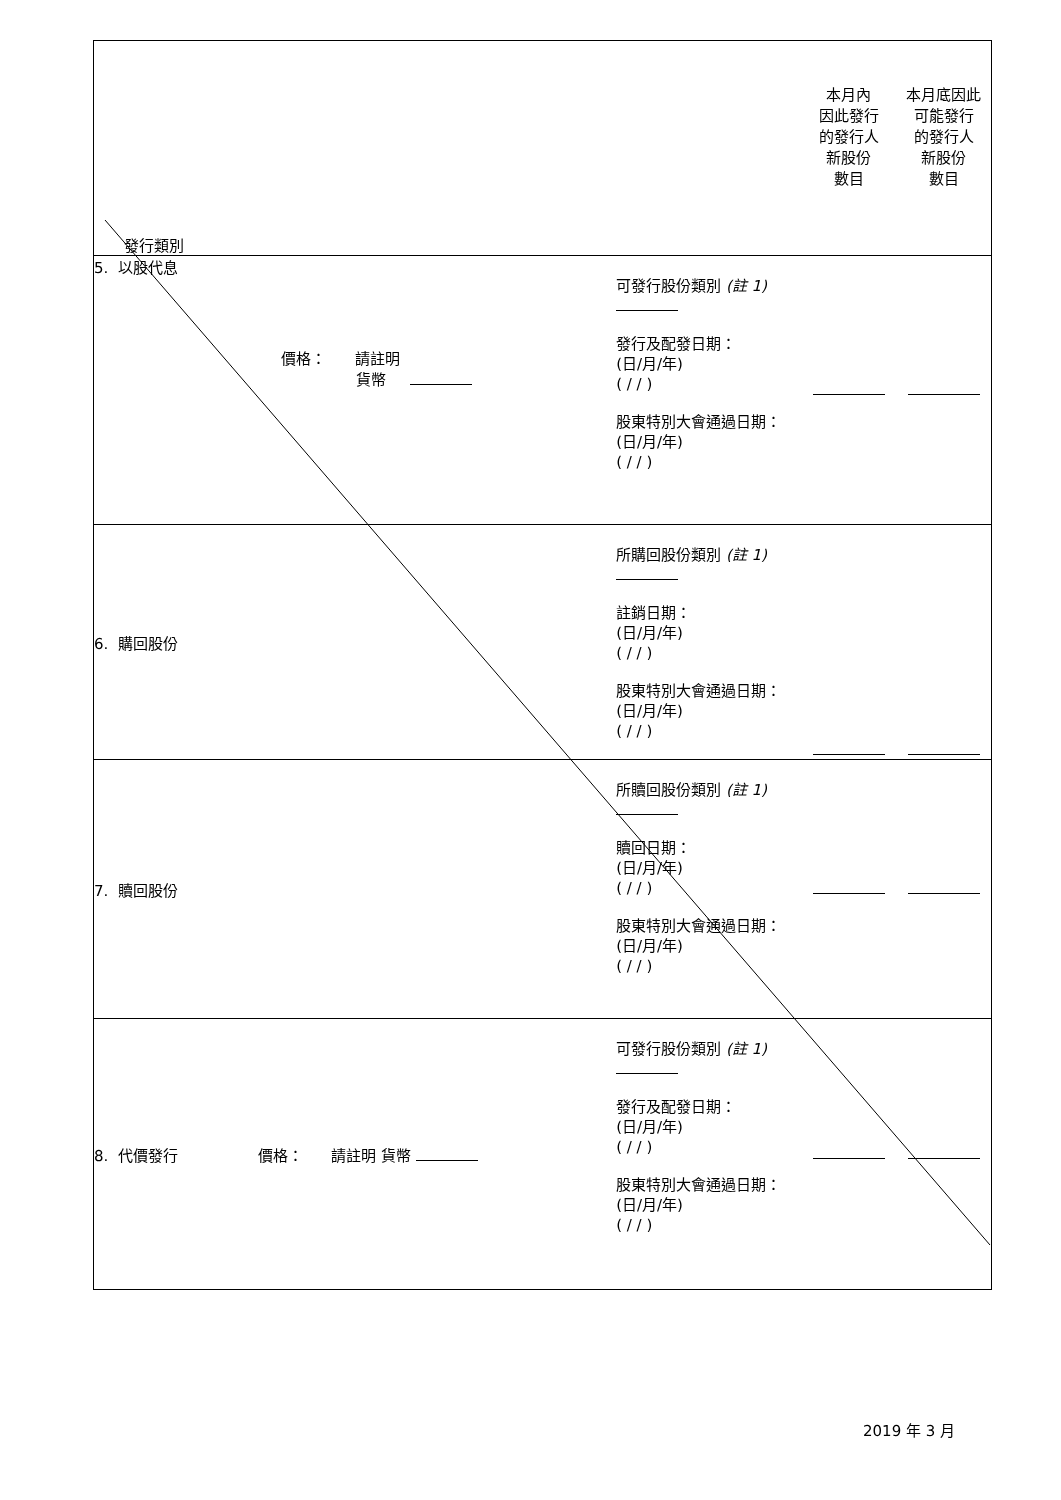| 發行類別 | | 本月內 因此發行 的發行人 新股份 數目 | 本月底因此 可能發行 的發行人 新股份 數目 |
| 5. 以股代息 價格： 請註明 貨幣 | 可發行股份類別 (註 1) 發行及配發日期： (日/月/年) ( / / ) 股東特別大會通過日期： (日/月/年) ( / / ) | | |
| 6. 購回股份 | 所購回股份類別 (註 1) 註銷日期： (日/月/年) ( / / ) 股東特別大會通過日期： (日/月/年) ( / / ) | | |
| 7. 贖回股份 | 所贖回股份類別 (註 1) 贖回日期： (日/月/年) ( / / ) 股東特別大會通過日期： (日/月/年) ( / / ) | | |
| 8. 代價發行 價格： 請註明 貨幣 | 可發行股份類別 (註 1) 發行及配發日期： (日/月/年) ( / / ) 股東特別大會通過日期： (日/月/年) ( / / ) | | |
2019 年 3 月